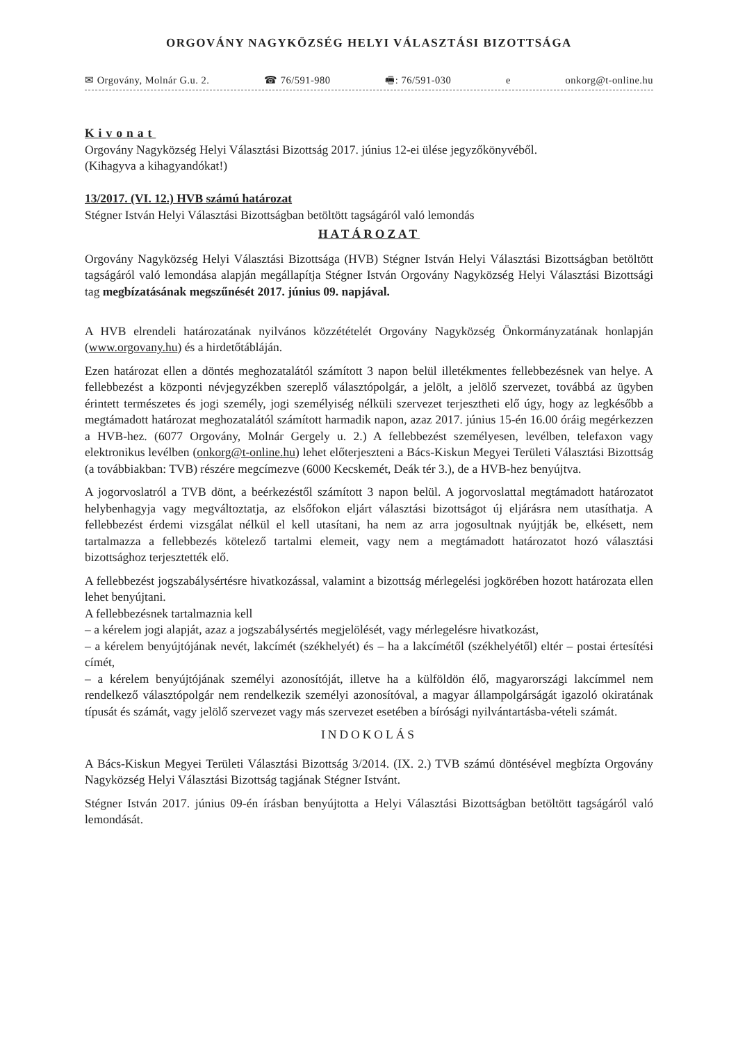ORGOVÁNY NAGYKÖZSÉG HELYI VÁLASZTÁSI BIZOTTSÁGA
✉ Orgovány, Molnár G.u. 2. ☎ 76/591-980 🖷: 76/591-030 e onkorg@t-online.hu
Kivonat
Orgovány Nagyközség Helyi Választási Bizottság 2017. június 12-ei ülése jegyzőkönyvéből.
(Kihagyva a kihagyandókat!)
13/2017. (VI. 12.) HVB számú határozat
Stégner István Helyi Választási Bizottságban betöltött tagságáról való lemondás
HATÁROZAT
Orgovány Nagyközség Helyi Választási Bizottsága (HVB) Stégner István Helyi Választási Bizottságban betöltött tagságáról való lemondása alapján megállapítja Stégner István Orgovány Nagyközség Helyi Választási Bizottsági tag megbízatásának megszűnését 2017. június 09. napjával.
A HVB elrendeli határozatának nyilvános közzétételét Orgovány Nagyközség Önkormányzatának honlapján (www.orgovany.hu) és a hirdetőtábláján.
Ezen határozat ellen a döntés meghozatalától számított 3 napon belül illetékmentes fellebbezésnek van helye. A fellebbezést a központi névjegyzékben szereplő választópolgár, a jelölt, a jelölő szervezet, továbbá az ügyben érintett természetes és jogi személy, jogi személyiség nélküli szervezet terjesztheti elő úgy, hogy az legkésőbb a megtámadott határozat meghozatalától számított harmadik napon, azaz 2017. június 15-én 16.00 óráig megérkezzen a HVB-hez. (6077 Orgovány, Molnár Gergely u. 2.) A fellebbezést személyesen, levélben, telefaxon vagy elektronikus levélben (onkorg@t-online.hu) lehet előterjeszteni a Bács-Kiskun Megyei Területi Választási Bizottság (a továbbiakban: TVB) részére megcímezve (6000 Kecskemét, Deák tér 3.), de a HVB-hez benyújtva.
A jogorvoslatról a TVB dönt, a beérkezéstől számított 3 napon belül. A jogorvoslattal megtámadott határozatot helybenhagyja vagy megváltoztatja, az elsőfokon eljárt választási bizottságot új eljárásra nem utasíthatja. A fellebbezést érdemi vizsgálat nélkül el kell utasítani, ha nem az arra jogosultnak nyújtják be, elkésett, nem tartalmazza a fellebbezés kötelező tartalmi elemeit, vagy nem a megtámadott határozatot hozó választási bizottsághoz terjesztették elő.
A fellebbezést jogszabálysértésre hivatkozással, valamint a bizottság mérlegelési jogkörében hozott határozata ellen lehet benyújtani.
A fellebbezésnek tartalmaznia kell
– a kérelem jogi alapját, azaz a jogszabálysértés megjelölését, vagy mérlegelésre hivatkozást,
– a kérelem benyújtójának nevét, lakcímét (székhelyét) és – ha a lakcímétől (székhelyétől) eltér – postai értesítési címét,
– a kérelem benyújtójának személyi azonosítóját, illetve ha a külföldön élő, magyarországi lakcímmel nem rendelkező választópolgár nem rendelkezik személyi azonosítóval, a magyar állampolgárságát igazoló okiratának típusát és számát, vagy jelölő szervezet vagy más szervezet esetében a bírósági nyilvántartásba-vételi számát.
INDOKOLÁS
A Bács-Kiskun Megyei Területi Választási Bizottság 3/2014. (IX. 2.) TVB számú döntésével megbízta Orgovány Nagyközség Helyi Választási Bizottság tagjának Stégner Istvánt.
Stégner István 2017. június 09-én írásban benyújtotta a Helyi Választási Bizottságban betöltött tagságáról való lemondását.